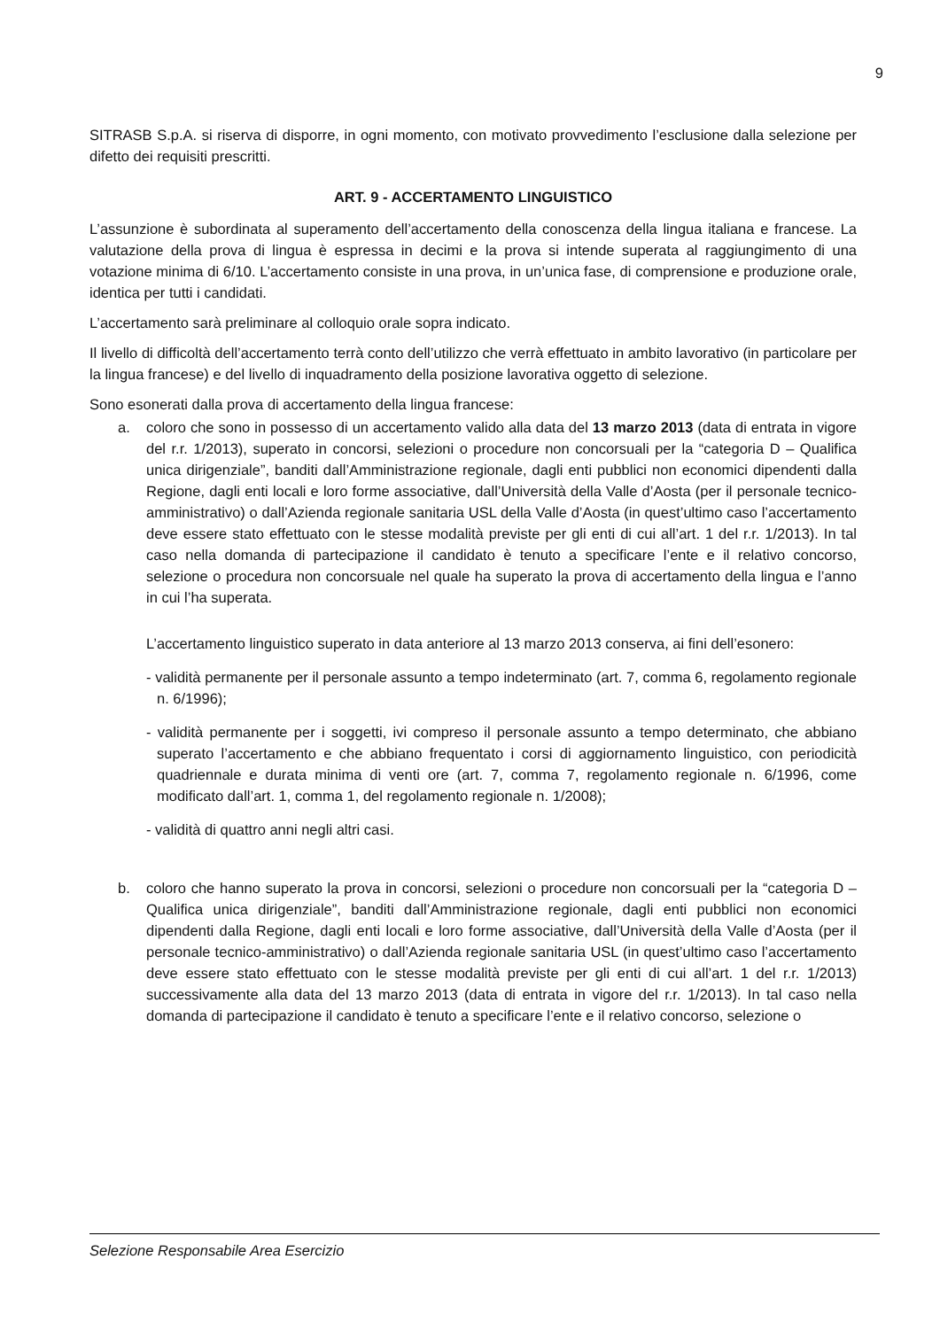9
SITRASB S.p.A. si riserva di disporre, in ogni momento, con motivato provvedimento l’esclusione dalla selezione per difetto dei requisiti prescritti.
ART. 9 - ACCERTAMENTO LINGUISTICO
L’assunzione è subordinata al superamento dell’accertamento della conoscenza della lingua italiana e francese. La valutazione della prova di lingua è espressa in decimi e la prova si intende superata al raggiungimento di una votazione minima di 6/10. L’accertamento consiste in una prova, in un’unica fase, di comprensione e produzione orale, identica per tutti i candidati.
L’accertamento sarà preliminare al colloquio orale sopra indicato.
Il livello di difficoltà dell’accertamento terrà conto dell’utilizzo che verrà effettuato in ambito lavorativo (in particolare per la lingua francese) e del livello di inquadramento della posizione lavorativa oggetto di selezione.
Sono esonerati dalla prova di accertamento della lingua francese:
a. coloro che sono in possesso di un accertamento valido alla data del 13 marzo 2013 (data di entrata in vigore del r.r. 1/2013), superato in concorsi, selezioni o procedure non concorsuali per la “categoria D – Qualifica unica dirigenziale”, banditi dall’Amministrazione regionale, dagli enti pubblici non economici dipendenti dalla Regione, dagli enti locali e loro forme associative, dall’Università della Valle d’Aosta (per il personale tecnico-amministrativo) o dall’Azienda regionale sanitaria USL della Valle d’Aosta (in quest’ultimo caso l’accertamento deve essere stato effettuato con le stesse modalità previste per gli enti di cui all’art. 1 del r.r. 1/2013). In tal caso nella domanda di partecipazione il candidato è tenuto a specificare l’ente e il relativo concorso, selezione o procedura non concorsuale nel quale ha superato la prova di accertamento della lingua e l’anno in cui l’ha superata.
L’accertamento linguistico superato in data anteriore al 13 marzo 2013 conserva, ai fini dell’esonero:
- validità permanente per il personale assunto a tempo indeterminato (art. 7, comma 6, regolamento regionale n. 6/1996);
- validità permanente per i soggetti, ivi compreso il personale assunto a tempo determinato, che abbiano superato l’accertamento e che abbiano frequentato i corsi di aggiornamento linguistico, con periodicità quadriennale e durata minima di venti ore (art. 7, comma 7, regolamento regionale n. 6/1996, come modificato dall’art. 1, comma 1, del regolamento regionale n. 1/2008);
- validità di quattro anni negli altri casi.
b. coloro che hanno superato la prova in concorsi, selezioni o procedure non concorsuali per la “categoria D – Qualifica unica dirigenziale”, banditi dall’Amministrazione regionale, dagli enti pubblici non economici dipendenti dalla Regione, dagli enti locali e loro forme associative, dall’Università della Valle d’Aosta (per il personale tecnico-amministrativo) o dall’Azienda regionale sanitaria USL (in quest’ultimo caso l’accertamento deve essere stato effettuato con le stesse modalità previste per gli enti di cui all’art. 1 del r.r. 1/2013) successivamente alla data del 13 marzo 2013 (data di entrata in vigore del r.r. 1/2013). In tal caso nella domanda di partecipazione il candidato è tenuto a specificare l’ente e il relativo concorso, selezione o
Selezione Responsabile Area Esercizio